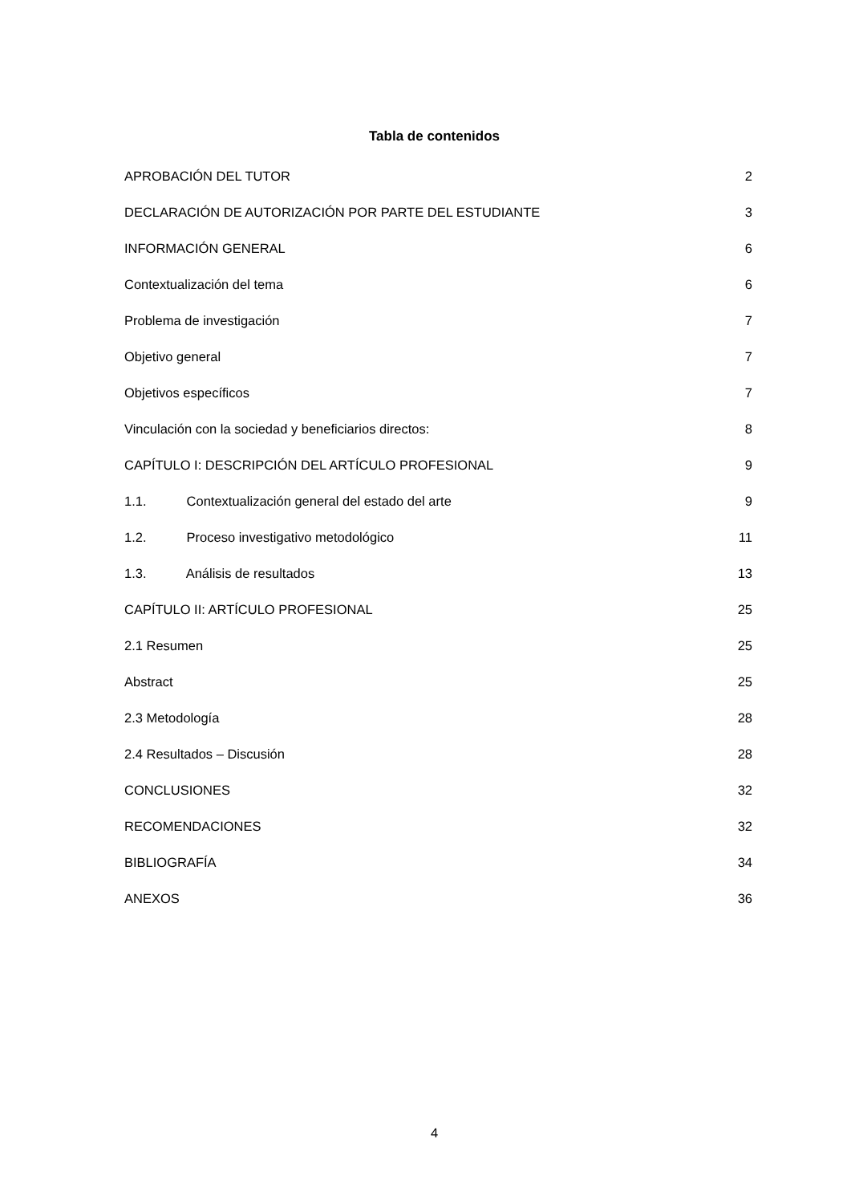Tabla de contenidos
APROBACIÓN DEL TUTOR 2
DECLARACIÓN DE AUTORIZACIÓN POR PARTE DEL ESTUDIANTE 3
INFORMACIÓN GENERAL 6
Contextualización del tema 6
Problema de investigación 7
Objetivo general 7
Objetivos específicos 7
Vinculación con la sociedad y beneficiarios directos: 8
CAPÍTULO I: DESCRIPCIÓN DEL ARTÍCULO PROFESIONAL 9
1.1. Contextualización general del estado del arte 9
1.2. Proceso investigativo metodológico 11
1.3. Análisis de resultados 13
CAPÍTULO II: ARTÍCULO PROFESIONAL 25
2.1 Resumen 25
Abstract 25
2.3 Metodología 28
2.4 Resultados – Discusión 28
CONCLUSIONES 32
RECOMENDACIONES 32
BIBLIOGRAFÍA 34
ANEXOS 36
4